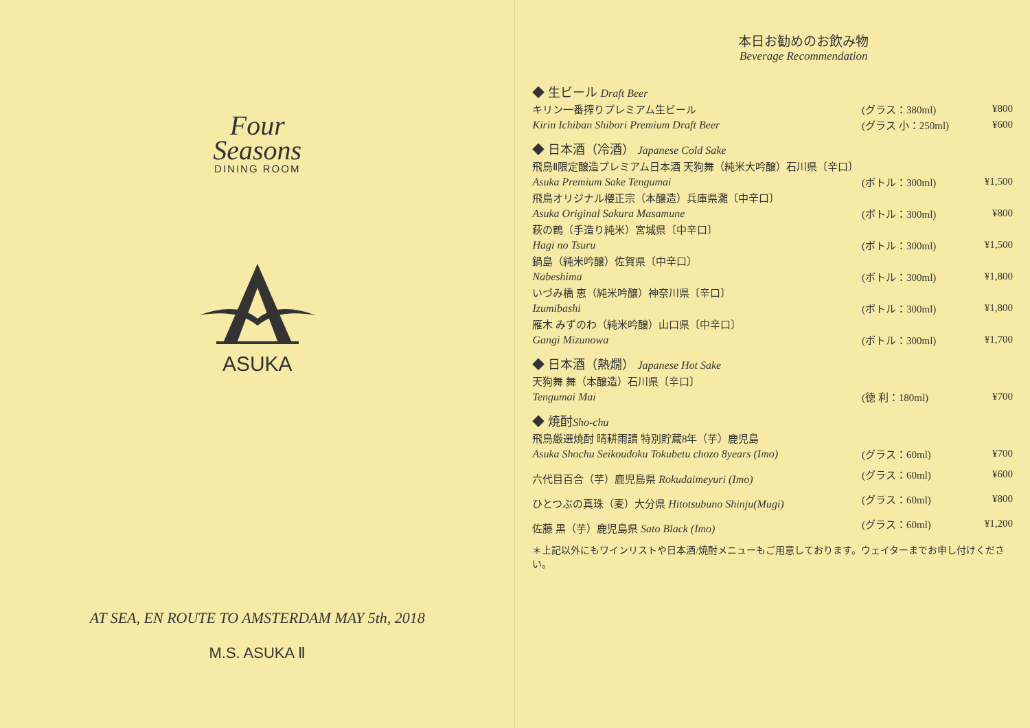Four
Seasons
DINING ROOM
ASUKA
AT SEA, EN ROUTE TO AMSTERDAM MAY 5th, 2018
M.S. ASUKA Ⅱ
本日お勧めのお飲み物
Beverage Recommendation
| ◆ 生ビール Draft Beer | | |
| キリン一番搾りプレミアム生ビール | (グラス：380ml) | ¥800 |
| Kirin Ichiban Shibori Premium Draft Beer | (グラス 小：250ml) | ¥600 |
| ◆ 日本酒（冷酒） Japanese Cold Sake | | |
| 飛鳥Ⅱ限定醸造プレミアム日本酒 天狗舞（純米大吟醸）石川県〔辛口〕 | | |
| Asuka Premium Sake Tengumai | (ボトル：300ml) | ¥1,500 |
| 飛鳥オリジナル櫻正宗（本醸造）兵庫県灘〔中辛口〕 | | |
| Asuka Original Sakura Masamune | (ボトル：300ml) | ¥800 |
| 萩の鶴（手造り純米）宮城県〔中辛口〕 | | |
| Hagi no Tsuru | (ボトル：300ml) | ¥1,500 |
| 鍋島（純米吟醸）佐賀県〔中辛口〕 | | |
| Nabeshima | (ボトル：300ml) | ¥1,800 |
| いづみ橋 恵（純米吟醸）神奈川県〔辛口〕 | | |
| Izumibashi | (ボトル：300ml) | ¥1,800 |
| 雁木 みずのわ（純米吟醸）山口県〔中辛口〕 | | |
| Gangi Mizunowa | (ボトル：300ml) | ¥1,700 |
| ◆ 日本酒（熱燗） Japanese Hot Sake | | |
| 天狗舞 舞（本醸造）石川県〔辛口〕 | | |
| Tengumai Mai | (徳 利：180ml) | ¥700 |
| ◆ 焼酎 Sho-chu | | |
| 飛鳥厳選焼酎 晴耕雨讀 特別貯蔵8年（芋）鹿児島 | | |
| Asuka Shochu Seikoudoku Tokubetu chozo 8years (Imo) | (グラス：60ml) | ¥700 |
| 六代目百合（芋）鹿児島県 Rokudaimeyuri (Imo) | (グラス：60ml) | ¥600 |
| ひとつぶの真珠（麦）大分県 Hitotsubuno Shinju(Mugi) | (グラス：60ml) | ¥800 |
| 佐藤 黒（芋）鹿児島県 Sato Black (Imo) | (グラス：60ml) | ¥1,200 |
＊上記以外にもワインリストや日本酒/焼酎メニューもご用意しております。ウェイターまでお申し付けください。